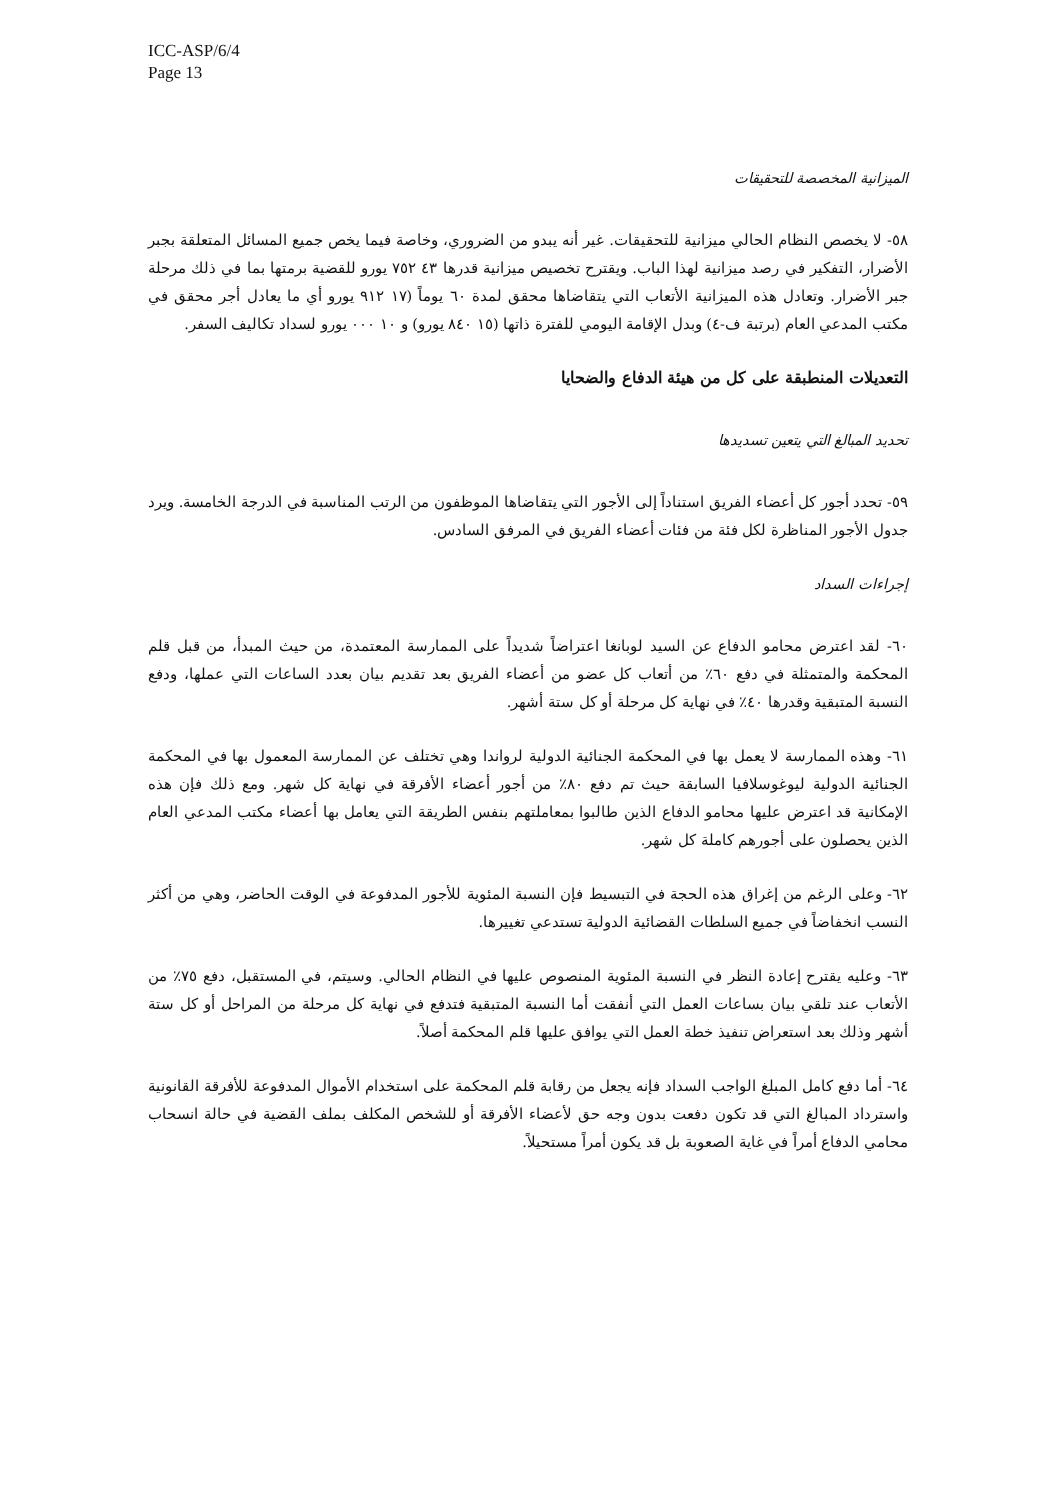ICC-ASP/6/4
Page 13
الميزانية المخصصة للتحقيقات
٥٨- لا يخصص النظام الحالي ميزانية للتحقيقات. غير أنه يبدو من الضروري، وخاصة فيما يخص جميع المسائل المتعلقة بجبر الأضرار، التفكير في رصد ميزانية لهذا الباب. ويقترح تخصيص ميزانية قدرها ٤٣ ٧٥٢ يورو للقضية برمتها بما في ذلك مرحلة جبر الأضرار. وتعادل هذه الميزانية الأتعاب التي يتقاضاها محقق لمدة ٦٠ يوماً (١٧ ٩١٢ يورو أي ما يعادل أجر محقق في مكتب المدعي العام (برتبة ف-٤) وبدل الإقامة اليومي للفترة ذاتها (١٥ ٨٤٠ يورو) و ١٠ ٠٠٠ يورو لسداد تكاليف السفر.
التعديلات المنطبقة على كل من هيئة الدفاع والضحايا
تحديد المبالغ التي يتعين تسديدها
٥٩- تحدد أجور كل أعضاء الفريق استناداً إلى الأجور التي يتقاضاها الموظفون من الرتب المناسبة في الدرجة الخامسة. ويرد جدول الأجور المناظرة لكل فئة من فئات أعضاء الفريق في المرفق السادس.
إجراءات السداد
٦٠- لقد اعترض محامو الدفاع عن السيد لوبانغا اعتراضاً شديداً على الممارسة المعتمدة، من حيث المبدأ، من قبل قلم المحكمة والمتمثلة في دفع ٦٠٪ من أتعاب كل عضو من أعضاء الفريق بعد تقديم بيان بعدد الساعات التي عملها، ودفع النسبة المتبقية وقدرها ٤٠٪ في نهاية كل مرحلة أو كل ستة أشهر.
٦١- وهذه الممارسة لا يعمل بها في المحكمة الجنائية الدولية لرواندا وهي تختلف عن الممارسة المعمول بها في المحكمة الجنائية الدولية ليوغوسلافيا السابقة حيث تم دفع ٨٠٪ من أجور أعضاء الأفرقة في نهاية كل شهر. ومع ذلك فإن هذه الإمكانية قد اعترض عليها محامو الدفاع الذين طالبوا بمعاملتهم بنفس الطريقة التي يعامل بها أعضاء مكتب المدعي العام الذين يحصلون على أجورهم كاملة كل شهر.
٦٢- وعلى الرغم من إغراق هذه الحجة في التبسيط فإن النسبة المئوية للأجور المدفوعة في الوقت الحاضر، وهي من أكثر النسب انخفاضاً في جميع السلطات القضائية الدولية تستدعي تغييرها.
٦٣- وعليه يقترح إعادة النظر في النسبة المئوية المنصوص عليها في النظام الحالي. وسيتم، في المستقبل، دفع ٧٥٪ من الأتعاب عند تلقي بيان بساعات العمل التي أنفقت أما النسبة المتبقية فتدفع في نهاية كل مرحلة من المراحل أو كل ستة أشهر وذلك بعد استعراض تنفيذ خطة العمل التي يوافق عليها قلم المحكمة أصلاً.
٦٤- أما دفع كامل المبلغ الواجب السداد فإنه يجعل من رقابة قلم المحكمة على استخدام الأموال المدفوعة للأفرقة القانونية واسترداد المبالغ التي قد تكون دفعت بدون وجه حق لأعضاء الأفرقة أو للشخص المكلف بملف القضية في حالة انسحاب محامي الدفاع أمراً في غاية الصعوبة بل قد يكون أمراً مستحيلاً.